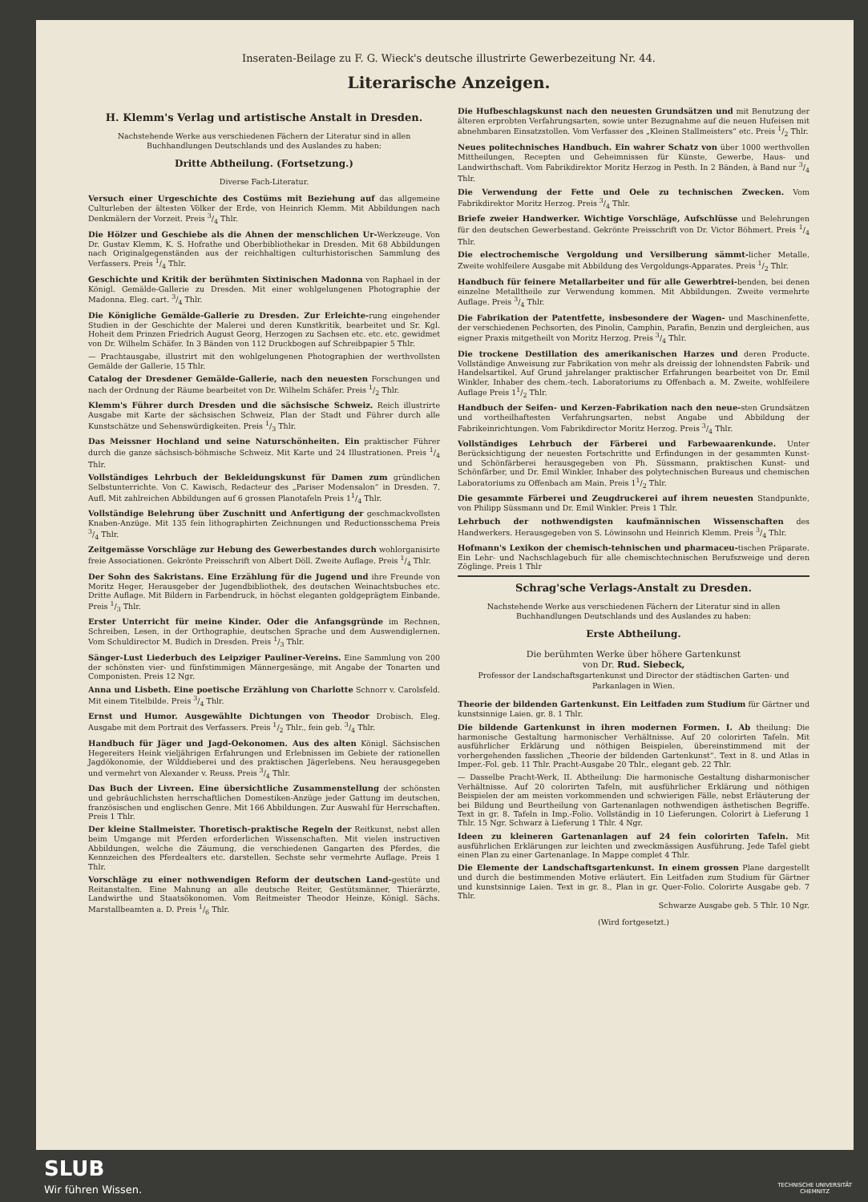Inseraten-Beilage zu F. G. Wieck's deutsche illustrirte Gewerbezeitung Nr. 44.
Literarische Anzeigen.
H. Klemm's Verlag und artistische Anstalt in Dresden.
Nachstehende Werke aus verschiedenen Fächern der Literatur sind in allen Buchhandlungen Deutschlands und des Auslandes zu haben:
Dritte Abtheilung. (Fortsetzung.)
Diverse Fach-Literatur.
Versuch einer Urgeschichte des Costüms mit Beziehung auf das allgemeine Culturleben der ältesten Völker der Erde, von Heinrich Klemm. Mit Abbildungen nach Denkmälern der Vorzeit. Preis 3/4 Thlr.
Die Hölzer und Geschiebe als die Ahnen der menschlichen Ur-Werkzeuge. Von Dr. Gustav Klemm, K. S. Hofrathe und Oberbibliothekar in Dresden. Mit 68 Abbildungen nach Originalgegenständen aus der reichhaltigen culturhistorischen Sammlung des Verfassers. Preis 1/4 Thlr.
Geschichte und Kritik der berühmten Sixtinischen Madonna von Raphael in der Königl. Gemälde-Gallerie zu Dresden. Mit einer wohlgelungenen Photographie der Madonna. Eleg. cart. 3/4 Thlr.
Die Königliche Gemälde-Gallerie zu Dresden. Zur Erleichte-rung eingehender Studien in der Geschichte der Malerei und deren Kunstkritik, bearbeitet und Sr. Kgl. Hoheit dem Prinzen Friedrich August Georg, Herzogen zu Sachsen etc. etc. etc. gewidmet von Dr. Wilhelm Schäfer. In 3 Bänden von 112 Druckbogen auf Schreibpapier 5 Thlr.
— Prachtausgabe, illustrirt mit den wohlgelungenen Photographien der werthvollsten Gemälde der Gallerie, 15 Thlr.
Catalog der Dresdener Gemälde-Gallerie, nach den neuesten Forschungen und nach der Ordnung der Räume bearbeitet von Dr. Wilhelm Schäfer. Preis 1/2 Thlr.
Klemm's Führer durch Dresden und die sächsische Schweiz. Reich illustrirte Ausgabe mit Karte der sächsischen Schweiz, Plan der Stadt und Führer durch alle Kunstschätze und Sehenswürdigkeiten. Preis 1/3 Thlr.
Das Meissner Hochland und seine Naturschönheiten. Ein praktischer Führer durch die ganze sächsisch-böhmische Schweiz. Mit Karte und 24 Illustrationen. Preis 1/4 Thlr.
Vollständiges Lehrbuch der Bekleidungskunst für Damen zum gründlichen Selbstunterrichte. Von C. Kawisch, Redacteur des „Pariser Modensalon“ in Dresden. 7. Aufl. Mit zahlreichen Abbildungen auf 6 grossen Planotafeln Preis 11/4 Thlr.
Vollständige Belehrung über Zuschnitt und Anfertigung der geschmackvollsten Knaben-Anzüge. Mit 135 fein lithographirten Zeichnungen und Reductionsschema Preis 3/4 Thlr.
Zeitgemässe Vorschläge zur Hebung des Gewerbestandes durch wohlorganisirte freie Associationen. Gekrönte Preisschrift von Albert Döll. Zweite Auflage. Preis 1/4 Thlr.
Der Sohn des Sakristans. Eine Erzählung für die Jugend und ihre Freunde von Moritz Heger, Herausgeber der Jugendbibliothek, des deutschen Weinachtsbuches etc. Dritte Auflage. Mit Bildern in Farbendruck, in höchst eleganten goldgeprägtem Einbande. Preis 1/3 Thlr.
Erster Unterricht für meine Kinder. Oder die Anfangsgründe im Rechnen, Schreiben, Lesen, in der Orthographie, deutschen Sprache und dem Auswendiglernen. Vom Schuldirector M. Budich in Dresden. Preis 1/3 Thlr.
Sänger-Lust Liederbuch des Leipziger Pauliner-Vereins. Eine Sammlung von 200 der schönsten vier- und fünfstimmigen Männergesänge, mit Angabe der Tonarten und Componisten. Preis 12 Ngr.
Anna und Lisbeth. Eine poetische Erzählung von Charlotte Schnorr v. Carolsfeld. Mit einem Titelbilde. Preis 3/4 Thlr.
Ernst und Humor. Ausgewählte Dichtungen von Theodor Drobisch. Eleg. Ausgabe mit dem Portrait des Verfassers. Preis 1/2 Thlr., fein geb. 3/4 Thlr.
Handbuch für Jäger und Jagd-Oekonomen. Aus des alten Königl. Sächsischen Hegereiters Heink vieljährigen Erfahrungen und Erlebnissen im Gebiete der rationellen Jagdökonomie, der Wilddieberei und des praktischen Jägerlebens. Neu herausgegeben und vermehrt von Alexander v. Reuss. Preis 3/4 Thlr.
Das Buch der Livreen. Eine übersichtliche Zusammenstellung der schönsten und gebräuchlichsten herrschaftlichen Domestiken-Anzüge jeder Gattung im deutschen, französischen und englischen Genre. Mit 166 Abbildungen. Zur Auswahl für Herrschaften. Preis 1 Thlr.
Der kleine Stallmeister. Thoretisch-praktische Regeln der Reitkunst, nebst allen beim Umgange mit Pferden erforderlichen Wissenschaften. Mit vielen instructiven Abbildungen, welche die Zäumung, die verschiedenen Gangarten des Pferdes, die Kennzeichen des Pferdealters etc. darstellen. Sechste sehr vermehrte Auflage. Preis 1 Thlr.
Vorschläge zu einer nothwendigen Reform der deutschen Land-gestüte und Reitanstalten. Eine Mahnung an alle deutsche Reiter, Gestütsmänner, Thierärzte, Landwirthe und Staatsökonomen. Vom Reitmeister Theodor Heinze, Königl. Sächs. Marstallbeamten a. D. Preis 1/6 Thlr.
Die Hufbeschlagskunst nach den neuesten Grundsätzen und mit Benutzung der älteren erprobten Verfahrungsarten, sowie unter Bezugnahme auf die neuen Hufeisen mit abnehmbaren Einsatzstollen. Vom Verfasser des „Kleinen Stallmeisters“ etc. Preis 1/2 Thlr.
Neues politechnisches Handbuch. Ein wahrer Schatz von über 1000 werthvollen Mittheilungen, Recepten und Geheimnissen für Künste, Gewerbe, Haus- und Landwirthschaft. Vom Fabrikdirektor Moritz Herzog in Pesth. In 2 Bänden, à Band nur 3/4 Thlr.
Die Verwendung der Fette und Oele zu technischen Zwecken. Vom Fabrikdirektor Moritz Herzog. Preis 3/4 Thlr.
Briefe zweier Handwerker. Wichtige Vorschläge, Aufschlüsse und Belehrungen für den deutschen Gewerbestand. Gekrönte Preisschrift von Dr. Victor Böhmert. Preis 1/4 Thlr.
Die electrochemische Vergoldung und Versilberung sämmt-licher Metalle. Zweite wohlfeilere Ausgabe mit Abbildung des Vergoldungs-Apparates. Preis 1/2 Thlr.
Handbuch für feinere Metallarbeiter und für alle Gewerbtrei-benden, bei denen einzelne Metalltheile zur Verwendung kommen. Mit Abbildungen. Zweite vermehrte Auflage. Preis 3/4 Thlr.
Die Fabrikation der Patentfette, insbesondere der Wagen- und Maschinenfette, der verschiedenen Pechsorten, des Pinolin, Camphin, Parafin, Benzin und dergleichen, aus eigner Praxis mitgetheilt von Moritz Herzog. Preis 3/4 Thlr.
Die trockene Destillation des amerikanischen Harzes und deren Producte. Vollständige Anweisung zur Fabrikation von mehr als dreissig der lohnendsten Fabrik- und Handelsartikel. Auf Grund jahrelanger praktischer Erfahrungen bearbeitet von Dr. Emil Winkler, Inhaber des chem.-tech. Laboratoriums zu Offenbach a. M. Zweite, wohlfeilere Auflage Preis 11/2 Thlr.
Handbuch der Seifen- und Kerzen-Fabrikation nach den neue-sten Grundsätzen und vortheilhaftesten Verfahrungsarten, nebst Angabe und Abbildung der Fabrikeinrichtungen. Vom Fabrikdirector Moritz Herzog. Preis 3/4 Thlr.
Vollständiges Lehrbuch der Färberei und Farbewaarenkunde. Unter Berücksichtigung der neuesten Fortschritte und Erfindungen in der gesammten Kunst- und Schönfärberei herausgegeben von Ph. Süssmann, praktischen Kunst- und Schönfärber, und Dr. Emil Winkler, Inhaber des polytechnischen Bureaus und chemischen Laboratoriums zu Offenbach am Main. Preis 11/2 Thlr.
Die gesammte Färberei und Zeugdruckerei auf ihrem neuesten Standpunkte, von Philipp Süssmann und Dr. Emil Winkler. Preis 1 Thlr.
Lehrbuch der nothwendigsten kaufmännischen Wissenschaften des Handwerkers. Herausgegeben von S. Löwinsohn und Heinrich Klemm. Preis 3/4 Thlr.
Hofmann's Lexikon der chemisch-tehnischen und pharmaceu-tischen Präparate. Ein Lehr- und Nachschlagebuch für alle chemischtechnischen Berufszweige und deren Zöglinge. Preis 1 Thlr
Schrag'sche Verlags-Anstalt zu Dresden.
Nachstehende Werke aus verschiedenen Fächern der Literatur sind in allen Buchhandlungen Deutschlands und des Auslandes zu haben:
Erste Abtheilung.
Die berühmten Werke über höhere Gartenkunst
von Dr. Rud. Siebeck,
Professor der Landschaftsgartenkunst und Director der städtischen Garten- und Parkanlagen in Wien.
Theorie der bildenden Gartenkunst. Ein Leitfaden zum Studium für Gärtner und kunstsinnige Laien. gr. 8. 1 Thlr.
Die bildende Gartenkunst in ihren modernen Formen. I. Ab theilung: Die harmonische Gestaltung harmonischer Verhältnisse. Auf 20 colorirten Tafeln. Mit ausführlicher Erklärung und nöthigen Beispielen, übereinstimmend mit der vorhergehenden fasslichen „Theorie der bildenden Gartenkunst“. Text in 8. und Atlas in Imper.-Fol. geb. 11 Thlr. Pracht-Ausgabe 20 Thlr., elegant geb. 22 Thlr.
— Dasselbe Pracht-Werk, II. Abtheilung: Die harmonische Gestaltung disharmonischer Verhältnisse. Auf 20 colorirten Tafeln, mit ausführlicher Erklärung und nöthigen Beispielen der am meisten vorkommenden und schwierigen Fälle, nebst Erläuterung der bei Bildung und Beurtheilung von Gartenanlagen nothwendigen ästhetischen Begriffe. Text in gr. 8. Tafeln in Imp.-Folio. Vollständig in 10 Lieferungen. Colorirt à Lieferung 1 Thlr. 15 Ngr. Schwarz à Lieferung 1 Thlr. 4 Ngr.
Ideen zu kleineren Gartenanlagen auf 24 fein colorirten Tafeln. Mit ausführlichen Erklärungen zur leichten und zweckmässigen Ausführung. Jede Tafel giebt einen Plan zu einer Gartenanlage. In Mappe complet 4 Thlr.
Die Elemente der Landschaftsgartenkunst. In einem grossen Plane dargestellt und durch die bestimmenden Motive erläutert. Ein Leitfaden zum Studium für Gärtner und kunstsinnige Laien. Text in gr. 8., Plan in gr. Quer-Folio. Colorirte Ausgabe geb. 7 Thlr.
Schwarze Ausgabe geb. 5 Thlr. 10 Ngr.
(Wird fortgesetzt.)
SLUB
Wir führen Wissen.
TECHNISCHE UNIVERSITÄT
CHEMNITZ